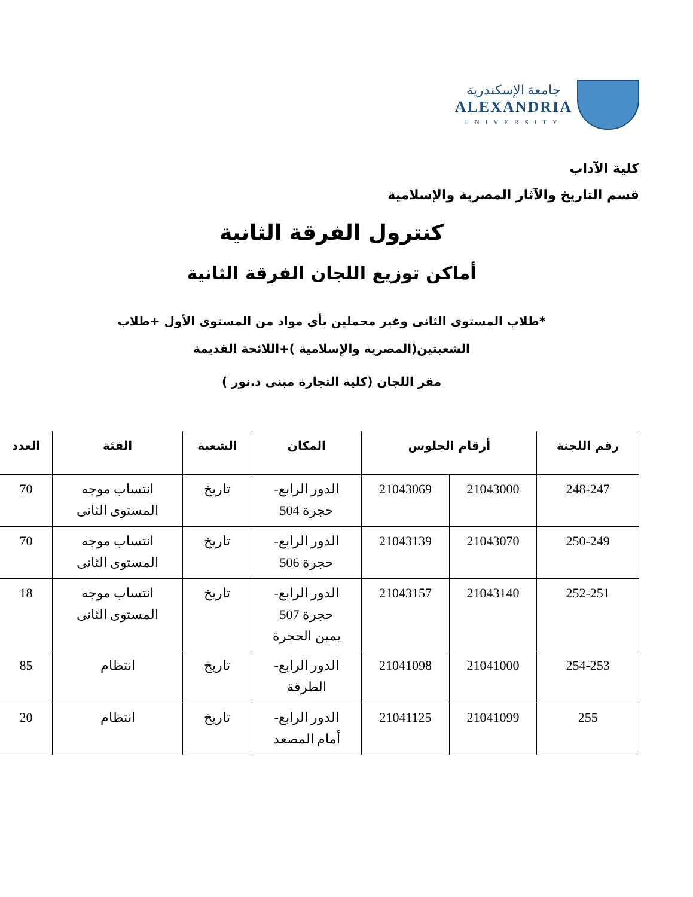جامعة الإسكندرية
ALEXANDRIA
UNIVERSITY
كلية الآداب
قسم التاريخ والآثار المصرية والإسلامية
كنترول الفرقة الثانية
أماكن توزيع اللجان الفرقة الثانية
*طلاب المستوى الثانى وغير محملين بأى مواد من المستوى الأول +طلاب
الشعبتين(المصرية والإسلامية )+اللائحة القديمة
مقر اللجان (كلية التجارة مبنى د.نور )
| رقم اللجنة | أرقام الجلوس | | المكان | الشعبة | الفئة | العدد |
| --- | --- | --- | --- | --- | --- | --- |
| 248-247 | 21043000 | 21043069 | الدور الرابع- حجرة 504 | تاريخ | انتساب موجه المستوى الثانى | 70 |
| 250-249 | 21043070 | 21043139 | الدور الرابع- حجرة 506 | تاريخ | انتساب موجه المستوى الثانى | 70 |
| 252-251 | 21043140 | 21043157 | الدور الرابع- حجرة 507 يمين الحجرة | تاريخ | انتساب موجه المستوى الثانى | 18 |
| 254-253 | 21041000 | 21041098 | الدور الرابع- الطرقة | تاريخ | انتظام | 85 |
| 255 | 21041099 | 21041125 | الدور الرابع- أمام المصعد | تاريخ | انتظام | 20 |